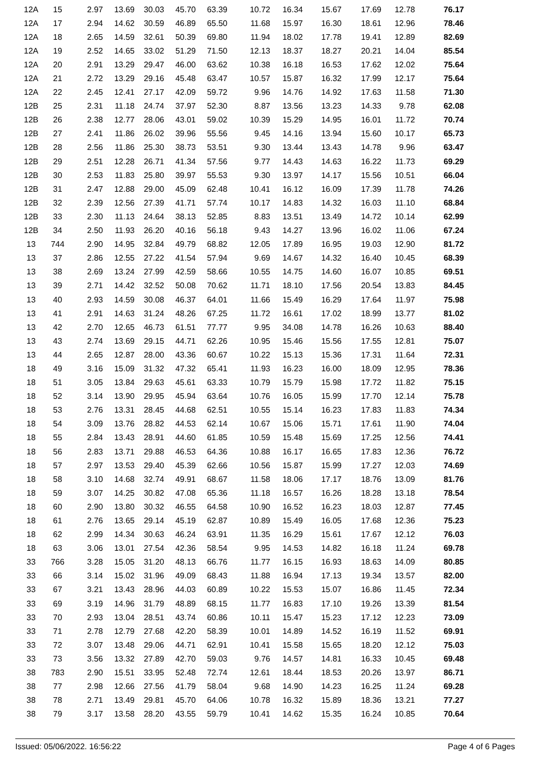| 12A | 15 | 2.97 | 13.69 | 30.03 | 45.70 | 63.39 | 10.72 | 16.34 | 15.67 | 17.69 | 12.78 | 76.17 |
| 12A | 17 | 2.94 | 14.62 | 30.59 | 46.89 | 65.50 | 11.68 | 15.97 | 16.30 | 18.61 | 12.96 | 78.46 |
| 12A | 18 | 2.65 | 14.59 | 32.61 | 50.39 | 69.80 | 11.94 | 18.02 | 17.78 | 19.41 | 12.89 | 82.69 |
| 12A | 19 | 2.52 | 14.65 | 33.02 | 51.29 | 71.50 | 12.13 | 18.37 | 18.27 | 20.21 | 14.04 | 85.54 |
| 12A | 20 | 2.91 | 13.29 | 29.47 | 46.00 | 63.62 | 10.38 | 16.18 | 16.53 | 17.62 | 12.02 | 75.64 |
| 12A | 21 | 2.72 | 13.29 | 29.16 | 45.48 | 63.47 | 10.57 | 15.87 | 16.32 | 17.99 | 12.17 | 75.64 |
| 12A | 22 | 2.45 | 12.41 | 27.17 | 42.09 | 59.72 | 9.96 | 14.76 | 14.92 | 17.63 | 11.58 | 71.30 |
| 12B | 25 | 2.31 | 11.18 | 24.74 | 37.97 | 52.30 | 8.87 | 13.56 | 13.23 | 14.33 | 9.78 | 62.08 |
| 12B | 26 | 2.38 | 12.77 | 28.06 | 43.01 | 59.02 | 10.39 | 15.29 | 14.95 | 16.01 | 11.72 | 70.74 |
| 12B | 27 | 2.41 | 11.86 | 26.02 | 39.96 | 55.56 | 9.45 | 14.16 | 13.94 | 15.60 | 10.17 | 65.73 |
| 12B | 28 | 2.56 | 11.86 | 25.30 | 38.73 | 53.51 | 9.30 | 13.44 | 13.43 | 14.78 | 9.96 | 63.47 |
| 12B | 29 | 2.51 | 12.28 | 26.71 | 41.34 | 57.56 | 9.77 | 14.43 | 14.63 | 16.22 | 11.73 | 69.29 |
| 12B | 30 | 2.53 | 11.83 | 25.80 | 39.97 | 55.53 | 9.30 | 13.97 | 14.17 | 15.56 | 10.51 | 66.04 |
| 12B | 31 | 2.47 | 12.88 | 29.00 | 45.09 | 62.48 | 10.41 | 16.12 | 16.09 | 17.39 | 11.78 | 74.26 |
| 12B | 32 | 2.39 | 12.56 | 27.39 | 41.71 | 57.74 | 10.17 | 14.83 | 14.32 | 16.03 | 11.10 | 68.84 |
| 12B | 33 | 2.30 | 11.13 | 24.64 | 38.13 | 52.85 | 8.83 | 13.51 | 13.49 | 14.72 | 10.14 | 62.99 |
| 12B | 34 | 2.50 | 11.93 | 26.20 | 40.16 | 56.18 | 9.43 | 14.27 | 13.96 | 16.02 | 11.06 | 67.24 |
| 13 | 744 | 2.90 | 14.95 | 32.84 | 49.79 | 68.82 | 12.05 | 17.89 | 16.95 | 19.03 | 12.90 | 81.72 |
| 13 | 37 | 2.86 | 12.55 | 27.22 | 41.54 | 57.94 | 9.69 | 14.67 | 14.32 | 16.40 | 10.45 | 68.39 |
| 13 | 38 | 2.69 | 13.24 | 27.99 | 42.59 | 58.66 | 10.55 | 14.75 | 14.60 | 16.07 | 10.85 | 69.51 |
| 13 | 39 | 2.71 | 14.42 | 32.52 | 50.08 | 70.62 | 11.71 | 18.10 | 17.56 | 20.54 | 13.83 | 84.45 |
| 13 | 40 | 2.93 | 14.59 | 30.08 | 46.37 | 64.01 | 11.66 | 15.49 | 16.29 | 17.64 | 11.97 | 75.98 |
| 13 | 41 | 2.91 | 14.63 | 31.24 | 48.26 | 67.25 | 11.72 | 16.61 | 17.02 | 18.99 | 13.77 | 81.02 |
| 13 | 42 | 2.70 | 12.65 | 46.73 | 61.51 | 77.77 | 9.95 | 34.08 | 14.78 | 16.26 | 10.63 | 88.40 |
| 13 | 43 | 2.74 | 13.69 | 29.15 | 44.71 | 62.26 | 10.95 | 15.46 | 15.56 | 17.55 | 12.81 | 75.07 |
| 13 | 44 | 2.65 | 12.87 | 28.00 | 43.36 | 60.67 | 10.22 | 15.13 | 15.36 | 17.31 | 11.64 | 72.31 |
| 18 | 49 | 3.16 | 15.09 | 31.32 | 47.32 | 65.41 | 11.93 | 16.23 | 16.00 | 18.09 | 12.95 | 78.36 |
| 18 | 51 | 3.05 | 13.84 | 29.63 | 45.61 | 63.33 | 10.79 | 15.79 | 15.98 | 17.72 | 11.82 | 75.15 |
| 18 | 52 | 3.14 | 13.90 | 29.95 | 45.94 | 63.64 | 10.76 | 16.05 | 15.99 | 17.70 | 12.14 | 75.78 |
| 18 | 53 | 2.76 | 13.31 | 28.45 | 44.68 | 62.51 | 10.55 | 15.14 | 16.23 | 17.83 | 11.83 | 74.34 |
| 18 | 54 | 3.09 | 13.76 | 28.82 | 44.53 | 62.14 | 10.67 | 15.06 | 15.71 | 17.61 | 11.90 | 74.04 |
| 18 | 55 | 2.84 | 13.43 | 28.91 | 44.60 | 61.85 | 10.59 | 15.48 | 15.69 | 17.25 | 12.56 | 74.41 |
| 18 | 56 | 2.83 | 13.71 | 29.88 | 46.53 | 64.36 | 10.88 | 16.17 | 16.65 | 17.83 | 12.36 | 76.72 |
| 18 | 57 | 2.97 | 13.53 | 29.40 | 45.39 | 62.66 | 10.56 | 15.87 | 15.99 | 17.27 | 12.03 | 74.69 |
| 18 | 58 | 3.10 | 14.68 | 32.74 | 49.91 | 68.67 | 11.58 | 18.06 | 17.17 | 18.76 | 13.09 | 81.76 |
| 18 | 59 | 3.07 | 14.25 | 30.82 | 47.08 | 65.36 | 11.18 | 16.57 | 16.26 | 18.28 | 13.18 | 78.54 |
| 18 | 60 | 2.90 | 13.80 | 30.32 | 46.55 | 64.58 | 10.90 | 16.52 | 16.23 | 18.03 | 12.87 | 77.45 |
| 18 | 61 | 2.76 | 13.65 | 29.14 | 45.19 | 62.87 | 10.89 | 15.49 | 16.05 | 17.68 | 12.36 | 75.23 |
| 18 | 62 | 2.99 | 14.34 | 30.63 | 46.24 | 63.91 | 11.35 | 16.29 | 15.61 | 17.67 | 12.12 | 76.03 |
| 18 | 63 | 3.06 | 13.01 | 27.54 | 42.36 | 58.54 | 9.95 | 14.53 | 14.82 | 16.18 | 11.24 | 69.78 |
| 33 | 766 | 3.28 | 15.05 | 31.20 | 48.13 | 66.76 | 11.77 | 16.15 | 16.93 | 18.63 | 14.09 | 80.85 |
| 33 | 66 | 3.14 | 15.02 | 31.96 | 49.09 | 68.43 | 11.88 | 16.94 | 17.13 | 19.34 | 13.57 | 82.00 |
| 33 | 67 | 3.21 | 13.43 | 28.96 | 44.03 | 60.89 | 10.22 | 15.53 | 15.07 | 16.86 | 11.45 | 72.34 |
| 33 | 69 | 3.19 | 14.96 | 31.79 | 48.89 | 68.15 | 11.77 | 16.83 | 17.10 | 19.26 | 13.39 | 81.54 |
| 33 | 70 | 2.93 | 13.04 | 28.51 | 43.74 | 60.86 | 10.11 | 15.47 | 15.23 | 17.12 | 12.23 | 73.09 |
| 33 | 71 | 2.78 | 12.79 | 27.68 | 42.20 | 58.39 | 10.01 | 14.89 | 14.52 | 16.19 | 11.52 | 69.91 |
| 33 | 72 | 3.07 | 13.48 | 29.06 | 44.71 | 62.91 | 10.41 | 15.58 | 15.65 | 18.20 | 12.12 | 75.03 |
| 33 | 73 | 3.56 | 13.32 | 27.89 | 42.70 | 59.03 | 9.76 | 14.57 | 14.81 | 16.33 | 10.45 | 69.48 |
| 38 | 783 | 2.90 | 15.51 | 33.95 | 52.48 | 72.74 | 12.61 | 18.44 | 18.53 | 20.26 | 13.97 | 86.71 |
| 38 | 77 | 2.98 | 12.66 | 27.56 | 41.79 | 58.04 | 9.68 | 14.90 | 14.23 | 16.25 | 11.24 | 69.28 |
| 38 | 78 | 2.71 | 13.49 | 29.81 | 45.70 | 64.06 | 10.78 | 16.32 | 15.89 | 18.36 | 13.21 | 77.27 |
| 38 | 79 | 3.17 | 13.58 | 28.20 | 43.55 | 59.79 | 10.41 | 14.62 | 15.35 | 16.24 | 10.85 | 70.64 |
Issued: 05/06/2022. 16:56:22 Page 4 of 6 Pages